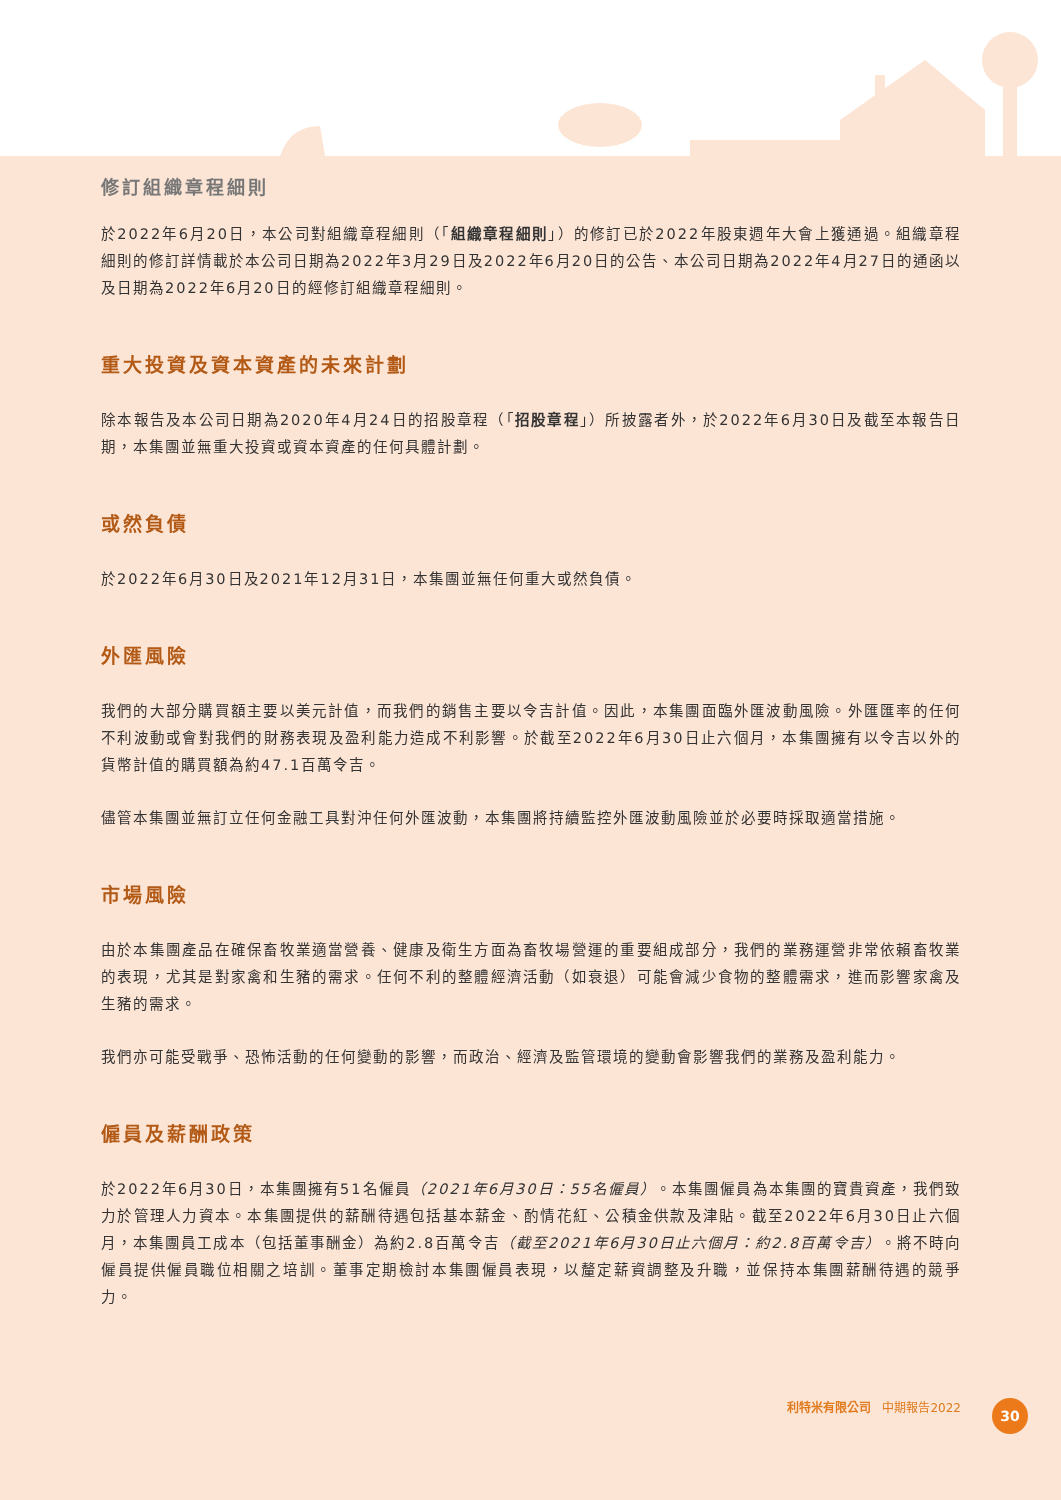修訂組織章程細則
於2022年6月20日，本公司對組織章程細則（「組織章程細則」）的修訂已於2022年股東週年大會上獲通過。組織章程細則的修訂詳情載於本公司日期為2022年3月29日及2022年6月20日的公告、本公司日期為2022年4月27日的通函以及日期為2022年6月20日的經修訂組織章程細則。
重大投資及資本資產的未來計劃
除本報告及本公司日期為2020年4月24日的招股章程（「招股章程」）所披露者外，於2022年6月30日及截至本報告日期，本集團並無重大投資或資本資產的任何具體計劃。
或然負債
於2022年6月30日及2021年12月31日，本集團並無任何重大或然負債。
外匯風險
我們的大部分購買額主要以美元計值，而我們的銷售主要以令吉計值。因此，本集團面臨外匯波動風險。外匯匯率的任何不利波動或會對我們的財務表現及盈利能力造成不利影響。於截至2022年6月30日止六個月，本集團擁有以令吉以外的貨幣計值的購買額為約47.1百萬令吉。
儘管本集團並無訂立任何金融工具對沖任何外匯波動，本集團將持續監控外匯波動風險並於必要時採取適當措施。
市場風險
由於本集團產品在確保畜牧業適當營養、健康及衛生方面為畜牧場營運的重要組成部分，我們的業務運營非常依賴畜牧業的表現，尤其是對家禽和生豬的需求。任何不利的整體經濟活動（如衰退）可能會減少食物的整體需求，進而影響家禽及生豬的需求。
我們亦可能受戰爭、恐怖活動的任何變動的影響，而政治、經濟及監管環境的變動會影響我們的業務及盈利能力。
僱員及薪酬政策
於2022年6月30日，本集團擁有51名僱員（2021年6月30日：55名僱員）。本集團僱員為本集團的寶貴資產，我們致力於管理人力資本。本集團提供的薪酬待遇包括基本薪金、酌情花紅、公積金供款及津貼。截至2022年6月30日止六個月，本集團員工成本（包括董事酬金）為約2.8百萬令吉（截至2021年6月30日止六個月：約2.8百萬令吉）。將不時向僱員提供僱員職位相關之培訓。董事定期檢討本集團僱員表現，以釐定薪資調整及升職，並保持本集團薪酬待遇的競爭力。
利特米有限公司 中期報告2022 30